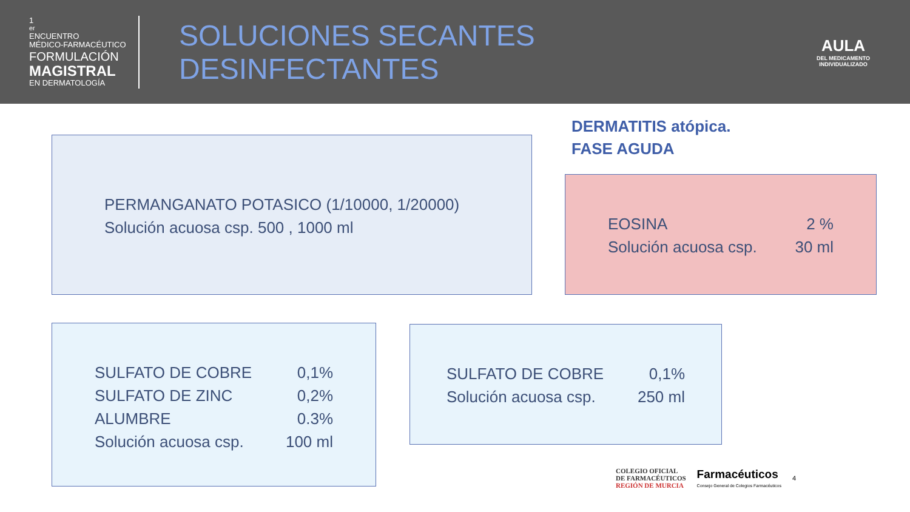1<sup>er</sup> ENCUENTRO
MÉDICO-FARMACÉUTICO
FORMULACIÓN
MAGISTRAL
EN DERMATOLOGÍA
SOLUCIONES SECANTES DESINFECTANTES
AULA
DEL MEDICAMENTO
INDIVIDUALIZADO
DERMATITIS atópica.
FASE AGUDA
PERMANGANATO POTASICO (1/10000, 1/20000)
Solución acuosa csp. 500 , 1000 ml
EOSINA 2 %
Solución acuosa csp. 30 ml
SULFATO DE COBRE 0,1%
SULFATO DE ZINC 0,2%
ALUMBRE 0.3%
Solución acuosa csp. 100 ml
SULFATO DE COBRE 0,1%
Solución acuosa csp. 250 ml
COLEGIO OFICIAL
DE FARMACÉUTICOS
REGIÓN DE MURCIA
Farmacéuticos
Consejo General de Colegios Farmacéuticos
4